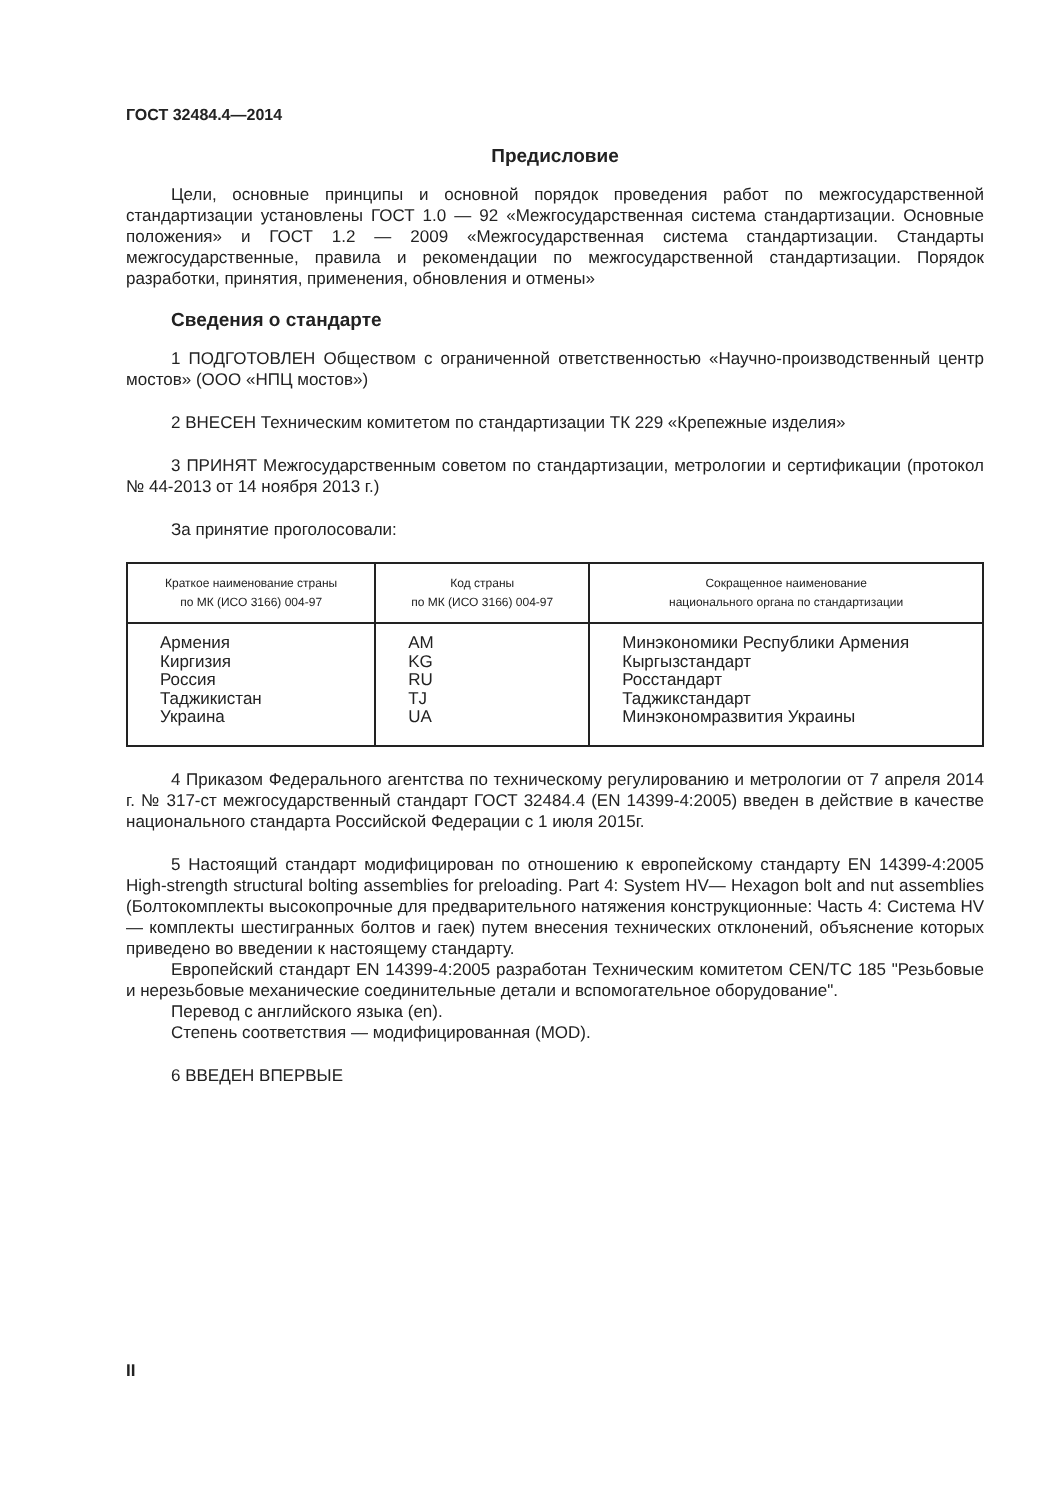ГОСТ 32484.4—2014
Предисловие
Цели, основные принципы и основной порядок проведения работ по межгосударственной стандартизации установлены ГОСТ 1.0 — 92 «Межгосударственная система стандартизации. Основные положения» и ГОСТ 1.2 — 2009 «Межгосударственная система стандартизации. Стандарты межгосударственные, правила и рекомендации по межгосударственной стандартизации. Порядок разработки, принятия, применения, обновления и отмены»
Сведения о стандарте
1 ПОДГОТОВЛЕН Обществом с ограниченной ответственностью «Научно-производственный центр мостов» (ООО «НПЦ мостов»)
2 ВНЕСЕН Техническим комитетом по стандартизации ТК 229 «Крепежные изделия»
3 ПРИНЯТ Межгосударственным советом по стандартизации, метрологии и сертификации (протокол № 44-2013 от 14 ноября 2013 г.)
За принятие проголосовали:
| Краткое наименование страны по МК (ИСО 3166) 004-97 | Код страны по МК (ИСО 3166) 004-97 | Сокращенное наименование национального органа по стандартизации |
| --- | --- | --- |
| Армения Киргизия Россия Таджикистан Украина | AM KG RU TJ UA | Минэкономики Республики Армения Кыргызстандарт Росстандарт Таджикстандарт Минэкономразвития Украины |
4 Приказом Федерального агентства по техническому регулированию и метрологии от 7 апреля 2014 г. № 317-ст межгосударственный стандарт ГОСТ 32484.4 (EN 14399-4:2005) введен в действие в качестве национального стандарта Российской Федерации с 1 июля 2015г.
5 Настоящий стандарт модифицирован по отношению к европейскому стандарту EN 14399-4:2005 High-strength structural bolting assemblies for preloading. Part 4: System HV— Hexagon bolt and nut assemblies (Болтокомплекты высокопрочные для предварительного натяжения конструкционные: Часть 4: Система HV — комплекты шестигранных болтов и гаек) путем внесения технических отклонений, объяснение которых приведено во введении к настоящему стандарту.
Европейский стандарт EN 14399-4:2005 разработан Техническим комитетом CEN/TC 185 "Резьбовые и нерезьбовые механические соединительные детали и вспомогательное оборудование".
Перевод с английского языка (en).
Степень соответствия — модифицированная (MOD).
6 ВВЕДЕН ВПЕРВЫЕ
II